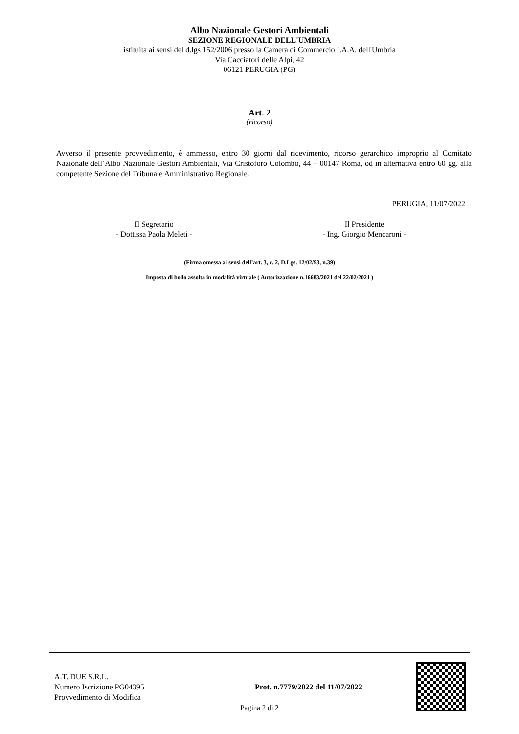Albo Nazionale Gestori Ambientali
SEZIONE REGIONALE DELL'UMBRIA
istituita ai sensi del d.lgs 152/2006 presso la Camera di Commercio I.A.A. dell'Umbria
Via Cacciatori delle Alpi, 42
06121 PERUGIA (PG)
Art. 2
(ricorso)
Avverso il presente provvedimento, è ammesso, entro 30 giorni dal ricevimento, ricorso gerarchico improprio al Comitato Nazionale dell’Albo Nazionale Gestori Ambientali, Via Cristoforo Colombo, 44 – 00147 Roma, od in alternativa entro 60 gg. alla competente Sezione del Tribunale Amministrativo Regionale.
PERUGIA, 11/07/2022
Il Segretario
- Dott.ssa Paola Meleti -
Il Presidente
- Ing. Giorgio Mencaroni -
(Firma omessa ai sensi dell’art. 3, c. 2, D.Lgs. 12/02/93, n.39)
Imposta di bollo assolta in modalità virtuale ( Autorizzazione n.16683/2021 del 22/02/2021 )
A.T. DUE S.R.L.
Numero Iscrizione PG04395
Provvedimento di Modifica
Prot. n.7779/2022 del 11/07/2022
Pagina 2 di 2